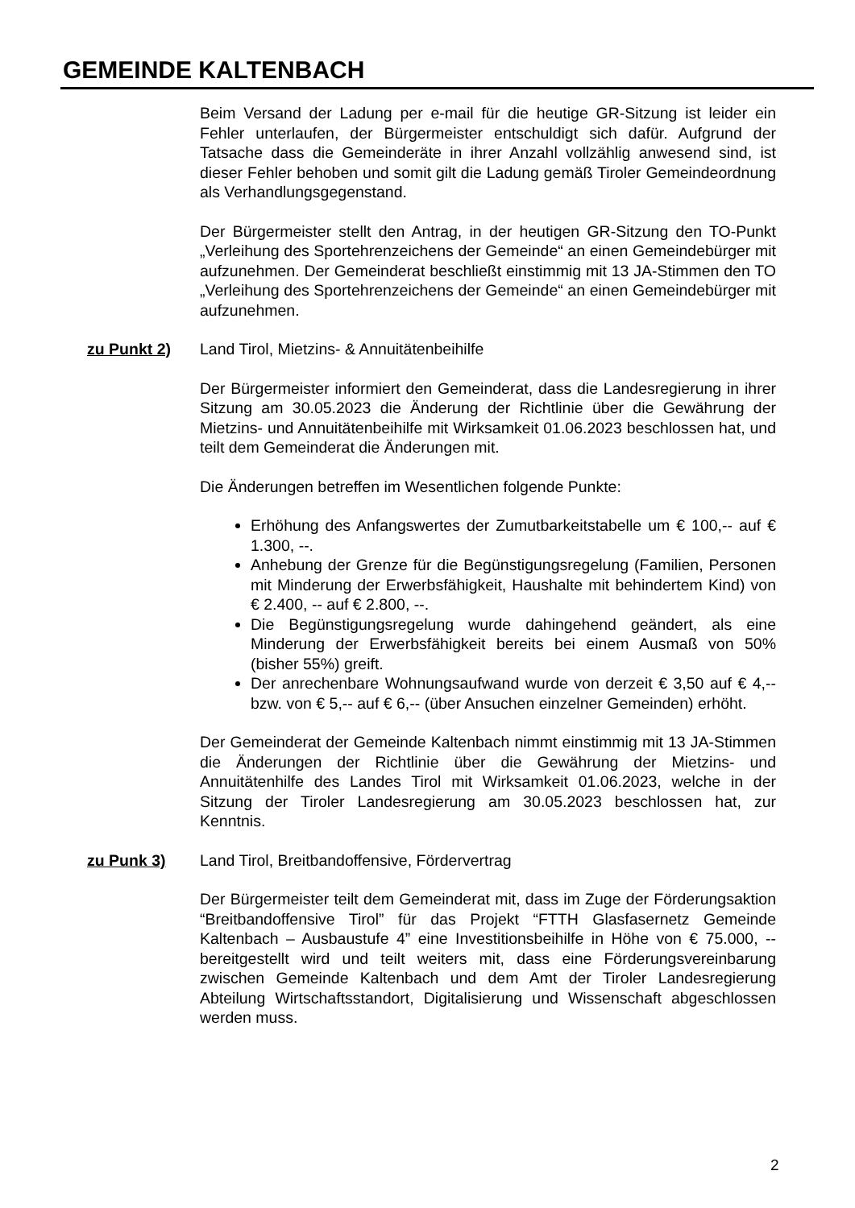GEMEINDE KALTENBACH
Beim Versand der Ladung per e-mail für die heutige GR-Sitzung ist leider ein Fehler unterlaufen, der Bürgermeister entschuldigt sich dafür. Aufgrund der Tatsache dass die Gemeinderäte in ihrer Anzahl vollzählig anwesend sind, ist dieser Fehler behoben und somit gilt die Ladung gemäß Tiroler Gemeindeordnung als Verhandlungsgegenstand.
Der Bürgermeister stellt den Antrag, in der heutigen GR-Sitzung den TO-Punkt „Verleihung des Sportehrenzeichens der Gemeinde“ an einen Gemeindebürger mit aufzunehmen. Der Gemeinderat beschließt einstimmig mit 13 JA-Stimmen den TO „Verleihung des Sportehrenzeichens der Gemeinde“ an einen Gemeindebürger mit aufzunehmen.
zu Punkt 2) Land Tirol, Mietzins- & Annuitätenbeihilfe
Der Bürgermeister informiert den Gemeinderat, dass die Landesregierung in ihrer Sitzung am 30.05.2023 die Änderung der Richtlinie über die Gewährung der Mietzins- und Annuitätenbeihilfe mit Wirksamkeit 01.06.2023 beschlossen hat, und teilt dem Gemeinderat die Änderungen mit.
Die Änderungen betreffen im Wesentlichen folgende Punkte:
Erhöhung des Anfangswertes der Zumutbarkeitstabelle um € 100,-- auf € 1.300, --.
Anhebung der Grenze für die Begünstigungsregelung (Familien, Personen mit Minderung der Erwerbsfähigkeit, Haushalte mit behindertem Kind) von € 2.400, -- auf € 2.800, --.
Die Begünstigungsregelung wurde dahingehend geändert, als eine Minderung der Erwerbsfähigkeit bereits bei einem Ausmaß von 50% (bisher 55%) greift.
Der anrechenbare Wohnungsaufwand wurde von derzeit € 3,50 auf € 4,-- bzw. von € 5,-- auf € 6,-- (über Ansuchen einzelner Gemeinden) erhöht.
Der Gemeinderat der Gemeinde Kaltenbach nimmt einstimmig mit 13 JA-Stimmen die Änderungen der Richtlinie über die Gewährung der Mietzins- und Annuitätenhilfe des Landes Tirol mit Wirksamkeit 01.06.2023, welche in der Sitzung der Tiroler Landesregierung am 30.05.2023 beschlossen hat, zur Kenntnis.
zu Punk 3) Land Tirol, Breitbandoffensive, Fördervertrag
Der Bürgermeister teilt dem Gemeinderat mit, dass im Zuge der Förderungsaktion “Breitbandoffensive Tirol” für das Projekt “FTTH Glasfasernetz Gemeinde Kaltenbach – Ausbaustufe 4” eine Investitionsbeihilfe in Höhe von € 75.000, -- bereitgestellt wird und teilt weiters mit, dass eine Förderungsvereinbarung zwischen Gemeinde Kaltenbach und dem Amt der Tiroler Landesregierung Abteilung Wirtschaftsstandort, Digitalisierung und Wissenschaft abgeschlossen werden muss.
2